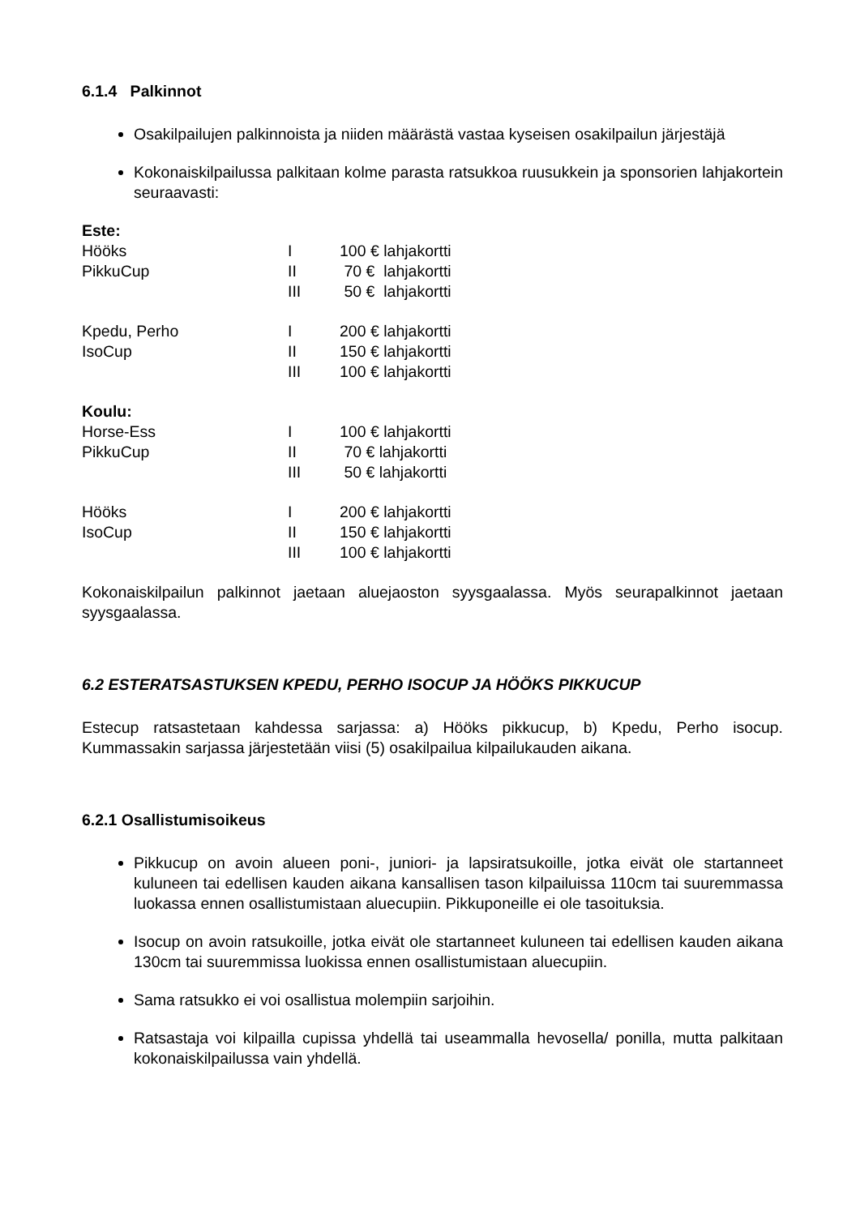6.1.4 Palkinnot
Osakilpailujen palkinnoista ja niiden määrästä vastaa kyseisen osakilpailun järjestäjä
Kokonaiskilpailussa palkitaan kolme parasta ratsukkoa ruusukkein ja sponsorien lahjakortein seuraavasti:
| Este: | | |
| Hööks | I | 100 € lahjakortti |
| PikkuCup | II | 70 € lahjakortti |
| | III | 50 € lahjakortti |
| Kpedu, Perho | I | 200 € lahjakortti |
| IsoCup | II | 150 € lahjakortti |
| | III | 100 € lahjakortti |
| Koulu: | | |
| Horse-Ess | I | 100 € lahjakortti |
| PikkuCup | II | 70 € lahjakortti |
| | III | 50 € lahjakortti |
| Hööks | I | 200 € lahjakortti |
| IsoCup | II | 150 € lahjakortti |
| | III | 100 € lahjakortti |
Kokonaiskilpailun palkinnot jaetaan aluejaoston syysgaalassa. Myös seurapalkinnot jaetaan syysgaalassa.
6.2 ESTERATSASTUKSEN KPEDU, PERHO ISOCUP JA HÖÖKS PIKKUCUP
Estecup ratsastetaan kahdessa sarjassa: a) Hööks pikkucup, b) Kpedu, Perho isocup. Kummassakin sarjassa järjestetään viisi (5) osakilpailua kilpailukauden aikana.
6.2.1 Osallistumisoikeus
Pikkucup on avoin alueen poni-, juniori- ja lapsiratsukoille, jotka eivät ole startanneet kuluneen tai edellisen kauden aikana kansallisen tason kilpailuissa 110cm tai suuremmassa luokassa ennen osallistumistaan aluecupiin. Pikkuponeille ei ole tasoituksia.
Isocup on avoin ratsukoille, jotka eivät ole startanneet kuluneen tai edellisen kauden aikana 130cm tai suuremmissa luokissa ennen osallistumistaan aluecupiin.
Sama ratsukko ei voi osallistua molempiin sarjoihin.
Ratsastaja voi kilpailla cupissa yhdellä tai useammalla hevosella/ ponilla, mutta palkitaan kokonaiskilpailussa vain yhdellä.